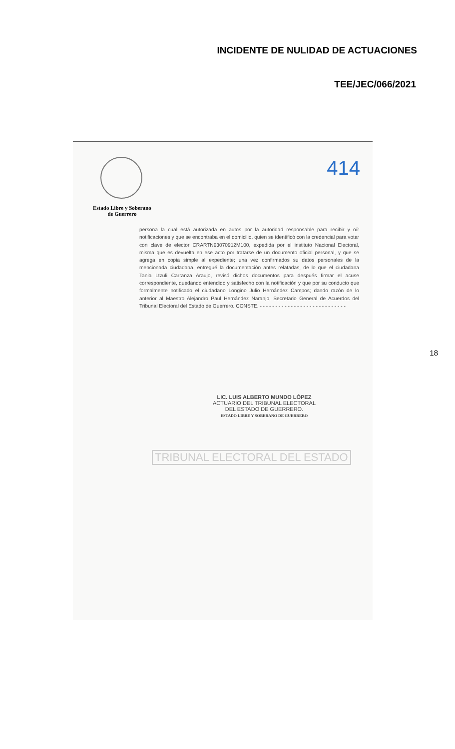INCIDENTE DE NULIDAD DE ACTUACIONES
TEE/JEC/066/2021
18
414
Estado Libre y Soberano
de Guerrero
persona la cual está autorizada en autos por la autoridad responsable para recibir y oír notificaciones y que se encontraba en el domicilio, quien se identificó con la credencial para votar con clave de elector CRARTN93070912M100, expedida por el instituto Nacional Electoral, misma que es devuelta en ese acto por tratarse de un documento oficial personal, y que se agrega en copia simple al expediente; una vez confirmados su datos personales de la mencionada ciudadana, entregué la documentación antes relatadas, de lo que el ciudadana Tania Ltzuli Carranza Araujo, revisó dichos documentos para después firmar el acuse correspondiente, quedando entendido y satisfecho con la notificación y que por su conducto que formalmente notificado el ciudadano Longino Julio Hernández Campos; dando razón de lo anterior al Maestro Alejandro Paul Hernández Naranjo, Secretario General de Acuerdos del Tribunal Electoral del Estado de Guerrero. CONSTE. - - - - - - - - - - - - - - - - - - - - - - - - - - - -
LIC. LUIS ALBERTO MUNDO LÓPEZ
ACTUARIO DEL TRIBUNAL ELECTORAL
DEL ESTADO DE GUERRERO.
ESTADO LIBRE Y SOBERANO DE GUERRERO
TRIBUNAL ELECTORAL DEL ESTADO